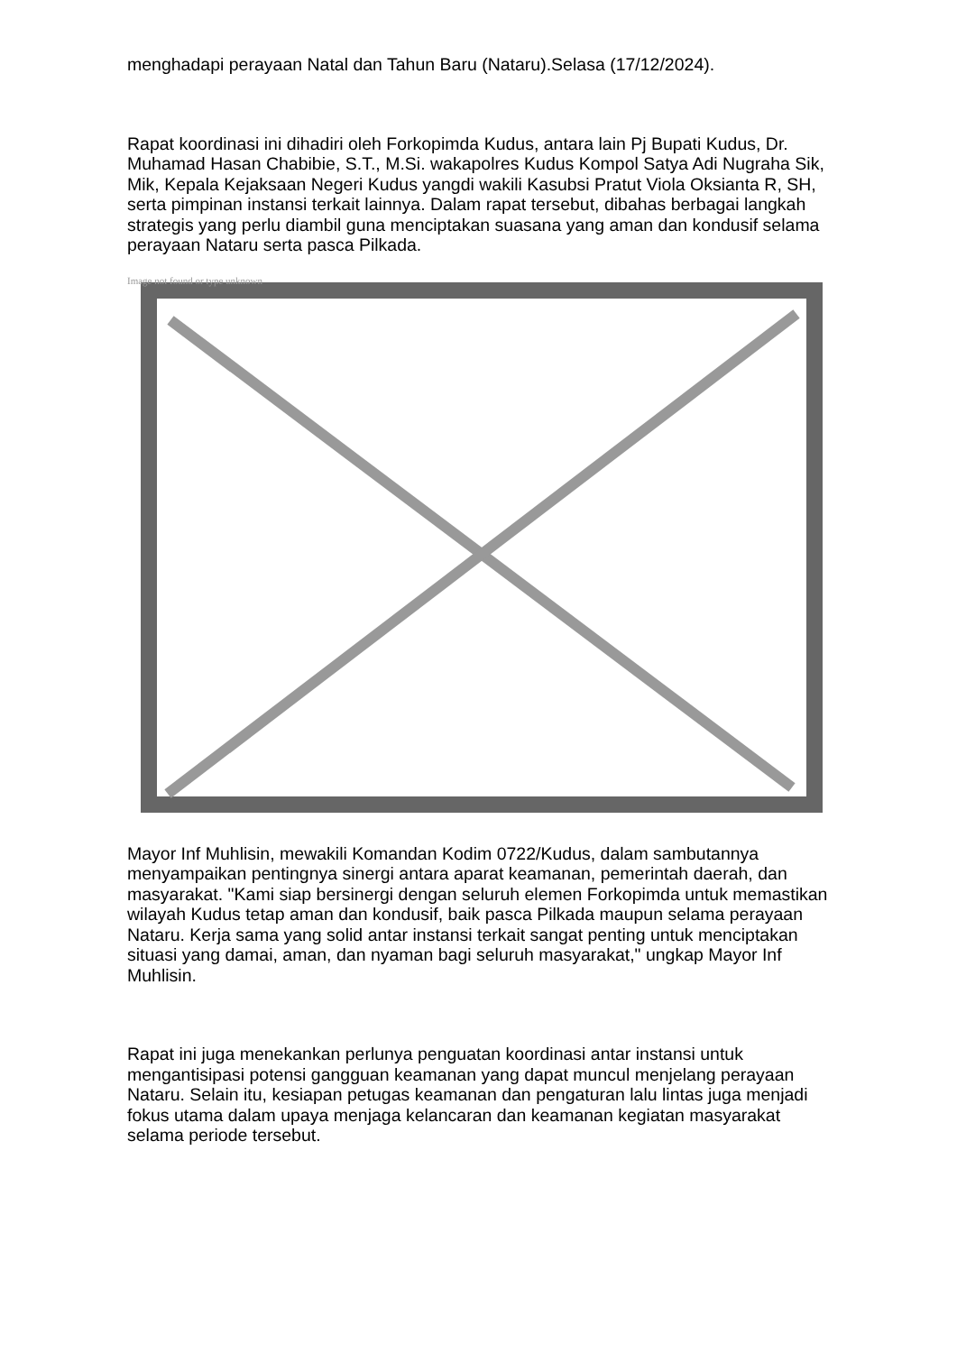menghadapi perayaan Natal dan Tahun Baru (Nataru).Selasa (17/12/2024).
Rapat koordinasi ini dihadiri oleh Forkopimda Kudus, antara lain Pj Bupati Kudus, Dr. Muhamad Hasan Chabibie, S.T., M.Si. wakapolres Kudus Kompol Satya Adi Nugraha Sik, Mik, Kepala Kejaksaan Negeri Kudus yangdi wakili Kasubsi Pratut Viola Oksianta R, SH, serta pimpinan instansi terkait lainnya. Dalam rapat tersebut, dibahas berbagai langkah strategis yang perlu diambil guna menciptakan suasana yang aman dan kondusif selama perayaan Nataru serta pasca Pilkada.
Image not found or type unknown
Mayor Inf Muhlisin, mewakili Komandan Kodim 0722/Kudus, dalam sambutannya menyampaikan pentingnya sinergi antara aparat keamanan, pemerintah daerah, dan masyarakat. "Kami siap bersinergi dengan seluruh elemen Forkopimda untuk memastikan wilayah Kudus tetap aman dan kondusif, baik pasca Pilkada maupun selama perayaan Nataru. Kerja sama yang solid antar instansi terkait sangat penting untuk menciptakan situasi yang damai, aman, dan nyaman bagi seluruh masyarakat," ungkap Mayor Inf Muhlisin.
Rapat ini juga menekankan perlunya penguatan koordinasi antar instansi untuk mengantisipasi potensi gangguan keamanan yang dapat muncul menjelang perayaan Nataru. Selain itu, kesiapan petugas keamanan dan pengaturan lalu lintas juga menjadi fokus utama dalam upaya menjaga kelancaran dan keamanan kegiatan masyarakat selama periode tersebut.